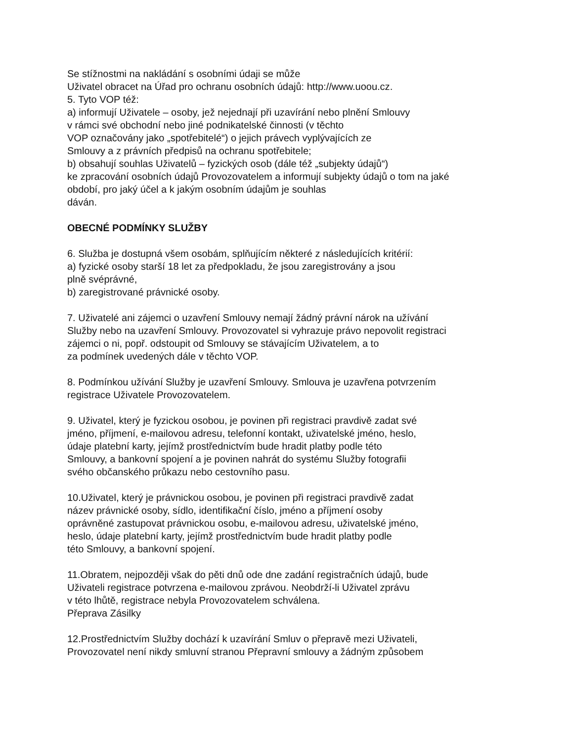Se stížnostmi na nakládání s osobními údaji se může
Uživatel obracet na Úřad pro ochranu osobních údajů: http://www.uoou.cz.
5. Tyto VOP též:
a) informují Uživatele – osoby, jež nejednají při uzavírání nebo plnění Smlouvy
v rámci své obchodní nebo jiné podnikatelské činnosti (v těchto
VOP označovány jako „spotřebitelé“) o jejich právech vyplývajících ze
Smlouvy a z právních předpisů na ochranu spotřebitele;
b) obsahují souhlas Uživatelů – fyzických osob (dále též „subjekty údajů“)
ke zpracování osobních údajů Provozovatelem a informují subjekty údajů o tom na jaké
období, pro jaký účel a k jakým osobním údajům je souhlas
dáván.
OBECNÉ PODMÍNKY SLUŽBY
6. Služba je dostupná všem osobám, splňujícím některé z následujících kritérií:
a) fyzické osoby starší 18 let za předpokladu, že jsou zaregistrovány a jsou
plně svéprávné,
b) zaregistrované právnické osoby.
7. Uživatelé ani zájemci o uzavření Smlouvy nemají žádný právní nárok na užívání
Služby nebo na uzavření Smlouvy. Provozovatel si vyhrazuje právo nepovolit registraci
zájemci o ni, popř. odstoupit od Smlouvy se stávajícím Uživatelem, a to
za podmínek uvedených dále v těchto VOP.
8. Podmínkou užívání Služby je uzavření Smlouvy. Smlouva je uzavřena potvrzením
registrace Uživatele Provozovatelem.
9. Uživatel, který je fyzickou osobou, je povinen při registraci pravdivě zadat své
jméno, příjmení, e-mailovou adresu, telefonní kontakt, uživatelské jméno, heslo,
údaje platební karty, jejímž prostřednictvím bude hradit platby podle této
Smlouvy, a bankovní spojení a je povinen nahrát do systému Služby fotografii
svého občanského průkazu nebo cestovního pasu.
10.Uživatel, který je právnickou osobou, je povinen při registraci pravdivě zadat
název právnické osoby, sídlo, identifikační číslo, jméno a příjmení osoby
oprávněné zastupovat právnickou osobu, e-mailovou adresu, uživatelské jméno,
heslo, údaje platební karty, jejímž prostřednictvím bude hradit platby podle
této Smlouvy, a bankovní spojení.
11.Obratem, nejpozději však do pěti dnů ode dne zadání registračních údajů, bude
Uživateli registrace potvrzena e-mailovou zprávou. Neobdrží-li Uživatel zprávu
v této lhůtě, registrace nebyla Provozovatelem schválena.
Přeprava Zásilky
12.Prostřednictvím Služby dochází k uzavírání Smluv o přepravě mezi Uživateli,
Provozovatel není nikdy smluvní stranou Přepravní smlouvy a žádným způsobem